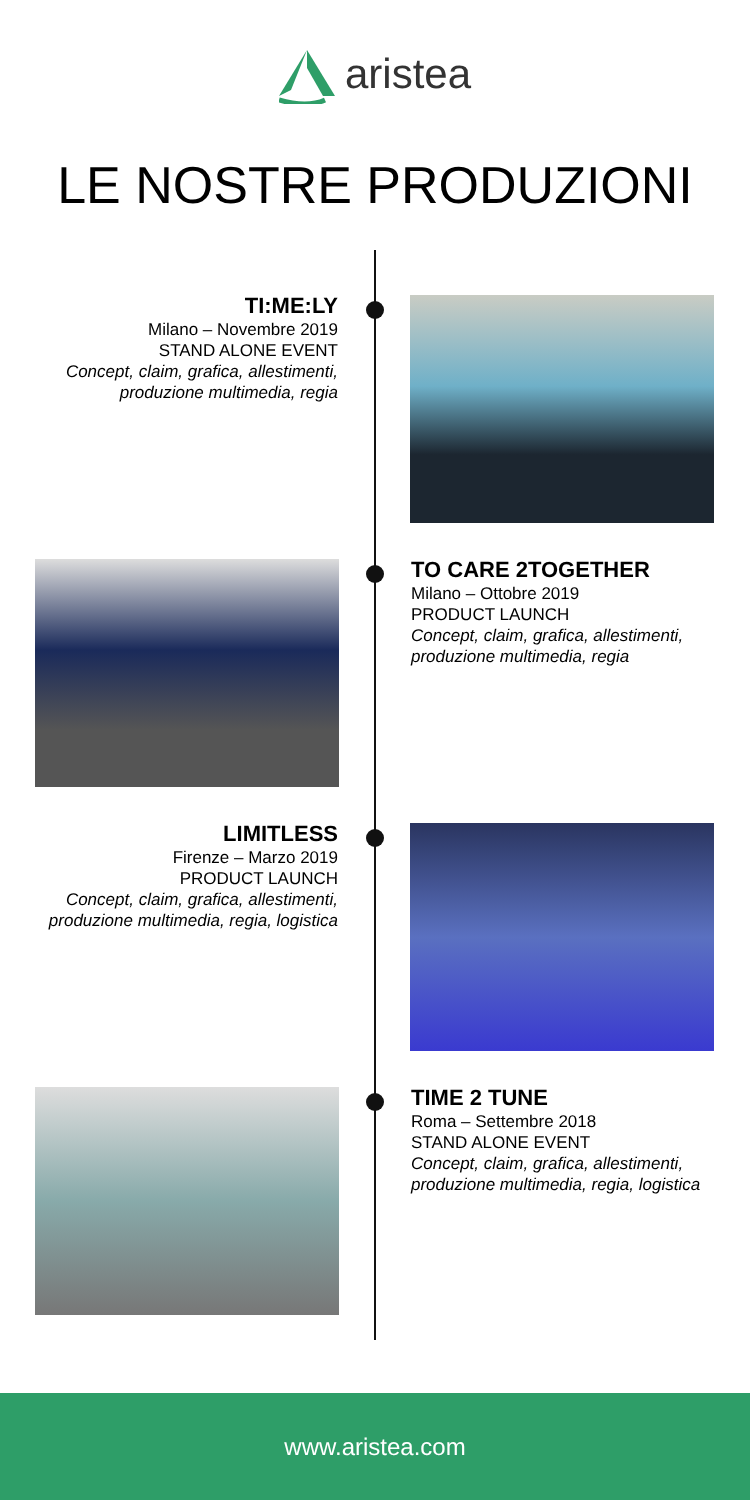aristea
LE NOSTRE PRODUZIONI
TI:ME:LY
Milano – Novembre 2019
STAND ALONE EVENT
Concept, claim, grafica, allestimenti, produzione multimedia, regia
TO CARE 2TOGETHER
Milano – Ottobre 2019
PRODUCT LAUNCH
Concept, claim, grafica, allestimenti, produzione multimedia, regia
LIMITLESS
Firenze – Marzo 2019
PRODUCT LAUNCH
Concept, claim, grafica, allestimenti, produzione multimedia, regia, logistica
TIME 2 TUNE
Roma – Settembre 2018
STAND ALONE EVENT
Concept, claim, grafica, allestimenti, produzione multimedia, regia, logistica
www.aristea.com